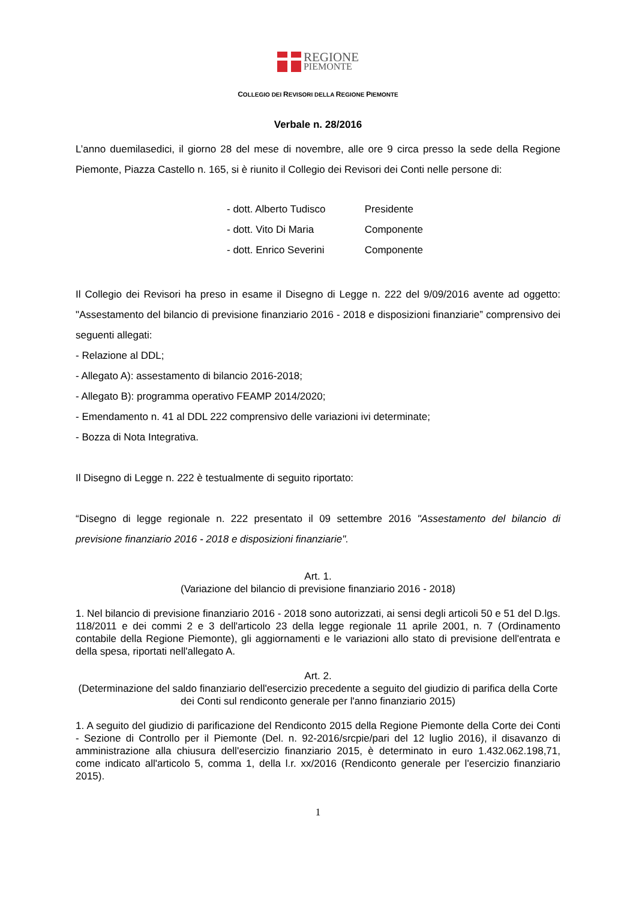REGIONE
PIEMONTE
COLLEGIO DEI REVISORI DELLA REGIONE PIEMONTE
Verbale n. 28/2016
L’anno duemilasedici, il giorno 28 del mese di novembre, alle ore 9 circa presso la sede della Regione Piemonte, Piazza Castello n. 165, si è riunito il Collegio dei Revisori dei Conti nelle persone di:
- dott. Alberto Tudisco Presidente
- dott. Vito Di Maria Componente
- dott. Enrico Severini Componente
Il Collegio dei Revisori ha preso in esame il Disegno di Legge n. 222 del 9/09/2016 avente ad oggetto: "Assestamento del bilancio di previsione finanziario 2016 - 2018 e disposizioni finanziarie” comprensivo dei seguenti allegati:
- Relazione al DDL;
- Allegato A): assestamento di bilancio 2016-2018;
- Allegato B): programma operativo FEAMP 2014/2020;
- Emendamento n. 41 al DDL 222 comprensivo delle variazioni ivi determinate;
- Bozza di Nota Integrativa.
Il Disegno di Legge n. 222 è testualmente di seguito riportato:
“Disegno di legge regionale n. 222 presentato il 09 settembre 2016 "Assestamento del bilancio di previsione finanziario 2016 - 2018 e disposizioni finanziarie".
Art. 1.
(Variazione del bilancio di previsione finanziario 2016 - 2018)
1. Nel bilancio di previsione finanziario 2016 - 2018 sono autorizzati, ai sensi degli articoli 50 e 51 del D.lgs. 118/2011 e dei commi 2 e 3 dell'articolo 23 della legge regionale 11 aprile 2001, n. 7 (Ordinamento contabile della Regione Piemonte), gli aggiornamenti e le variazioni allo stato di previsione dell'entrata e della spesa, riportati nell'allegato A.
Art. 2.
(Determinazione del saldo finanziario dell'esercizio precedente a seguito del giudizio di parifica della Corte dei Conti sul rendiconto generale per l'anno finanziario 2015)
1. A seguito del giudizio di parificazione del Rendiconto 2015 della Regione Piemonte della Corte dei Conti - Sezione di Controllo per il Piemonte (Del. n. 92-2016/srcpie/pari del 12 luglio 2016), il disavanzo di amministrazione alla chiusura dell'esercizio finanziario 2015, è determinato in euro 1.432.062.198,71, come indicato all'articolo 5, comma 1, della l.r. xx/2016 (Rendiconto generale per l'esercizio finanziario 2015).
1